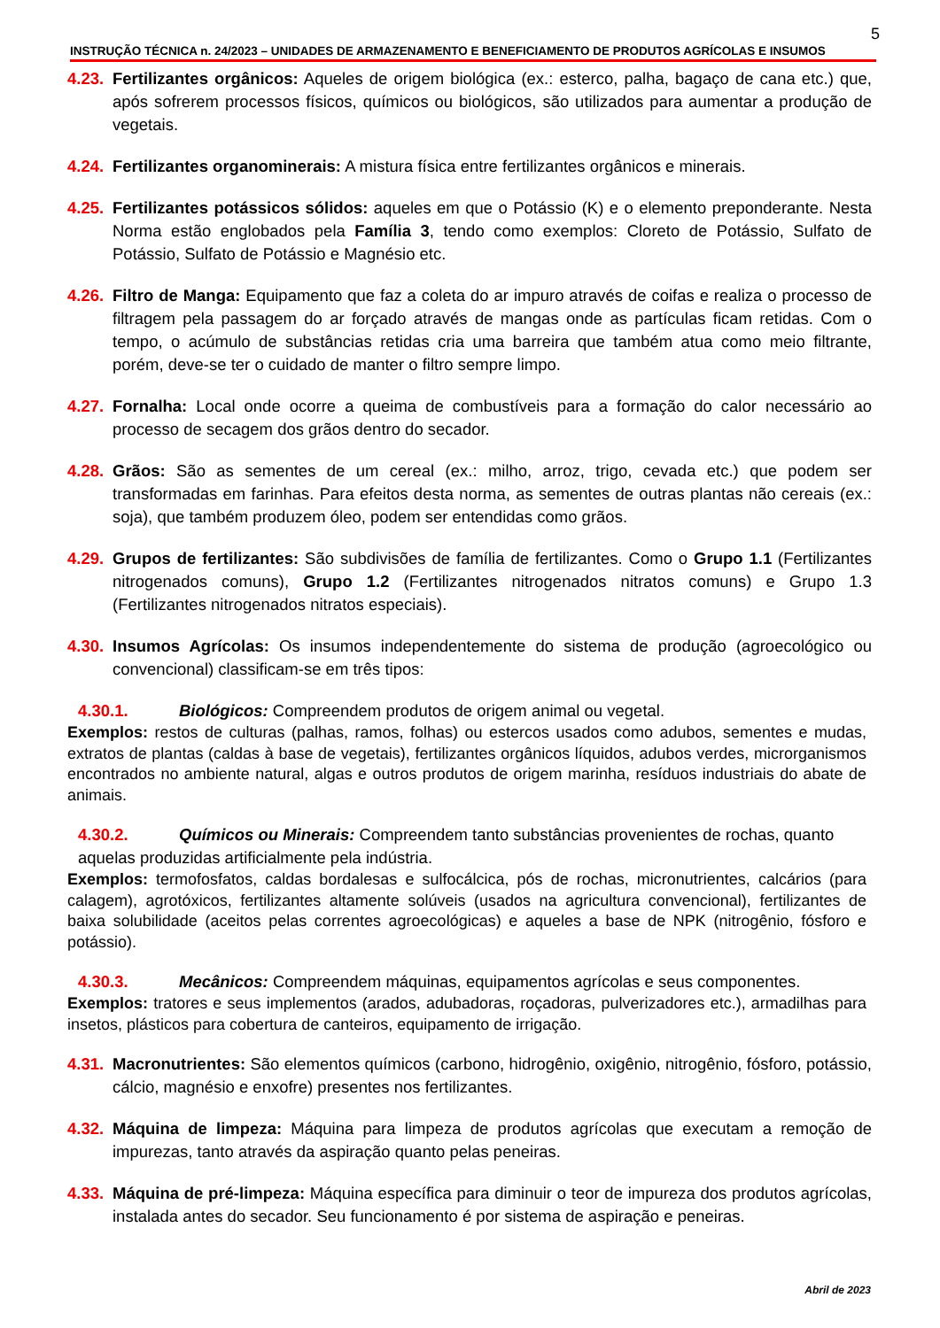5
INSTRUÇÃO TÉCNICA n. 24/2023 – UNIDADES DE ARMAZENAMENTO E BENEFICIAMENTO DE PRODUTOS AGRÍCOLAS E INSUMOS
4.23. Fertilizantes orgânicos: Aqueles de origem biológica (ex.: esterco, palha, bagaço de cana etc.) que, após sofrerem processos físicos, químicos ou biológicos, são utilizados para aumentar a produção de vegetais.
4.24. Fertilizantes organominerais: A mistura física entre fertilizantes orgânicos e minerais.
4.25. Fertilizantes potássicos sólidos: aqueles em que o Potássio (K) e o elemento preponderante. Nesta Norma estão englobados pela Família 3, tendo como exemplos: Cloreto de Potássio, Sulfato de Potássio, Sulfato de Potássio e Magnésio etc.
4.26. Filtro de Manga: Equipamento que faz a coleta do ar impuro através de coifas e realiza o processo de filtragem pela passagem do ar forçado através de mangas onde as partículas ficam retidas. Com o tempo, o acúmulo de substâncias retidas cria uma barreira que também atua como meio filtrante, porém, deve-se ter o cuidado de manter o filtro sempre limpo.
4.27. Fornalha: Local onde ocorre a queima de combustíveis para a formação do calor necessário ao processo de secagem dos grãos dentro do secador.
4.28. Grãos: São as sementes de um cereal (ex.: milho, arroz, trigo, cevada etc.) que podem ser transformadas em farinhas. Para efeitos desta norma, as sementes de outras plantas não cereais (ex.: soja), que também produzem óleo, podem ser entendidas como grãos.
4.29. Grupos de fertilizantes: São subdivisões de família de fertilizantes. Como o Grupo 1.1 (Fertilizantes nitrogenados comuns), Grupo 1.2 (Fertilizantes nitrogenados nitratos comuns) e Grupo 1.3 (Fertilizantes nitrogenados nitratos especiais).
4.30. Insumos Agrícolas: Os insumos independentemente do sistema de produção (agroecológico ou convencional) classificam-se em três tipos:
4.30.1. Biológicos: Compreendem produtos de origem animal ou vegetal.
Exemplos: restos de culturas (palhas, ramos, folhas) ou estercos usados como adubos, sementes e mudas, extratos de plantas (caldas à base de vegetais), fertilizantes orgânicos líquidos, adubos verdes, microrganismos encontrados no ambiente natural, algas e outros produtos de origem marinha, resíduos industriais do abate de animais.
4.30.2. Químicos ou Minerais: Compreendem tanto substâncias provenientes de rochas, quanto
aquelas produzidas artificialmente pela indústria.
Exemplos: termofosfatos, caldas bordalesas e sulfocálcica, pós de rochas, micronutrientes, calcários (para calagem), agrotóxicos, fertilizantes altamente solúveis (usados na agricultura convencional), fertilizantes de baixa solubilidade (aceitos pelas correntes agroecológicas) e aqueles a base de NPK (nitrogênio, fósforo e potássio).
4.30.3. Mecânicos: Compreendem máquinas, equipamentos agrícolas e seus componentes.
Exemplos: tratores e seus implementos (arados, adubadoras, roçadoras, pulverizadores etc.), armadilhas para insetos, plásticos para cobertura de canteiros, equipamento de irrigação.
4.31. Macronutrientes: São elementos químicos (carbono, hidrogênio, oxigênio, nitrogênio, fósforo, potássio, cálcio, magnésio e enxofre) presentes nos fertilizantes.
4.32. Máquina de limpeza: Máquina para limpeza de produtos agrícolas que executam a remoção de impurezas, tanto através da aspiração quanto pelas peneiras.
4.33. Máquina de pré-limpeza: Máquina específica para diminuir o teor de impureza dos produtos agrícolas, instalada antes do secador. Seu funcionamento é por sistema de aspiração e peneiras.
Abril de 2023